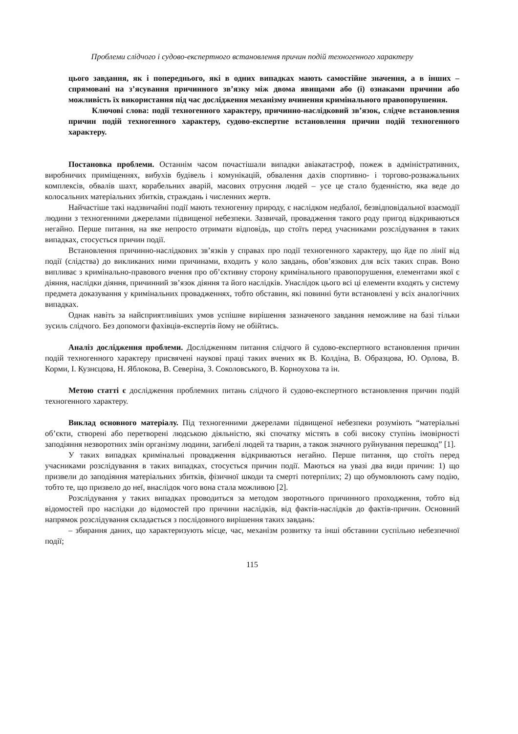Проблеми слідчого і судово-експертного встановлення причин подій техногенного характеру
цього завдання, як і попереднього, які в одних випадках мають самостійне значення, а в інших – спрямовані на з’ясування причинного зв’язку між двома явищами або (і) ознаками причини або можливість їх використання під час дослідження механізму вчинення кримінального правопорушення.
Ключові слова: події техногенного характеру, причинно-наслідковий зв’язок, слідче встановлення причин подій техногенного характеру, судово-експертне встановлення причин подій техногенного характеру.
Постановка проблеми. Останнім часом почастішали випадки авіакатастроф, пожеж в адміністративних, виробничих приміщеннях, вибухів будівель і комунікацій, обвалення дахів спортивно- і торгово-розважальних комплексів, обвалів шахт, корабельних аварій, масових отруєння людей – усе це стало буденністю, яка веде до колосальних матеріальних збитків, страждань і численних жертв.
Найчастіше такі надзвичайні події мають техногенну природу, є наслідком недбалої, безвідповідальної взаємодії людини з техногенними джерелами підвищеної небезпеки. Зазвичай, провадження такого роду пригод відкриваються негайно. Перше питання, на яке непросто отримати відповідь, що стоїть перед учасниками розслідування в таких випадках, стосується причин події.
Встановлення причинно-наслідкових зв’язків у справах про події техногенного характеру, що йде по лінії від події (слідства) до викликаних ними причинами, входить у коло завдань, обов’язкових для всіх таких справ. Воно випливає з кримінально-правового вчення про об’єктивну сторону кримінального правопорушення, елементами якої є діяння, наслідки діяння, причинний зв’язок діяння та його наслідків. Унаслідок цього всі ці елементи входять у систему предмета доказування у кримінальних провадженнях, тобто обставин, які повинні бути встановлені у всіх аналогічних випадках.
Однак навіть за найсприятливіших умов успішне вирішення зазначеного завдання неможливе на базі тільки зусиль слідчого. Без допомоги фахівців-експертів йому не обійтись.
Аналіз дослідження проблеми. Дослідженням питання слідчого й судово-експертного встановлення причин подій техногенного характеру присвячені наукові праці таких вчених як В. Колдіна, В. Образцова, Ю. Орлова, В. Корми, І. Кузнєцова, Н. Яблокова, В. Северіна, З. Соколовського, В. Корноухова та ін.
Метою статті є дослідження проблемних питань слідчого й судово-експертного встановлення причин подій техногенного характеру.
Виклад основного матеріалу. Під техногенними джерелами підвищеної небезпеки розуміють “матеріальні об’єкти, створені або перетворені людською діяльністю, які спочатку містять в собі високу ступінь імовірності заподіяння незворотних змін організму людини, загибелі людей та тварин, а також значного руйнування перешкод” [1].
У таких випадках кримінальні провадження відкриваються негайно. Перше питання, що стоїть перед учасниками розслідування в таких випадках, стосується причин події. Маються на увазі два види причин: 1) що призвели до заподіяння матеріальних збитків, фізичної шкоди та смерті потерпілих; 2) що обумовлюють саму подію, тобто те, що призвело до неї, внаслідок чого вона стала можливою [2].
Розслідування у таких випадках проводиться за методом зворотнього причинного проходження, тобто від відомостей про наслідки до відомостей про причини наслідків, від фактів-наслідків до фактів-причин. Основний напрямок розслідування складається з послідовного вирішення таких завдань:
– збирання даних, що характеризують місце, час, механізм розвитку та інші обставини суспільно небезпечної події;
115